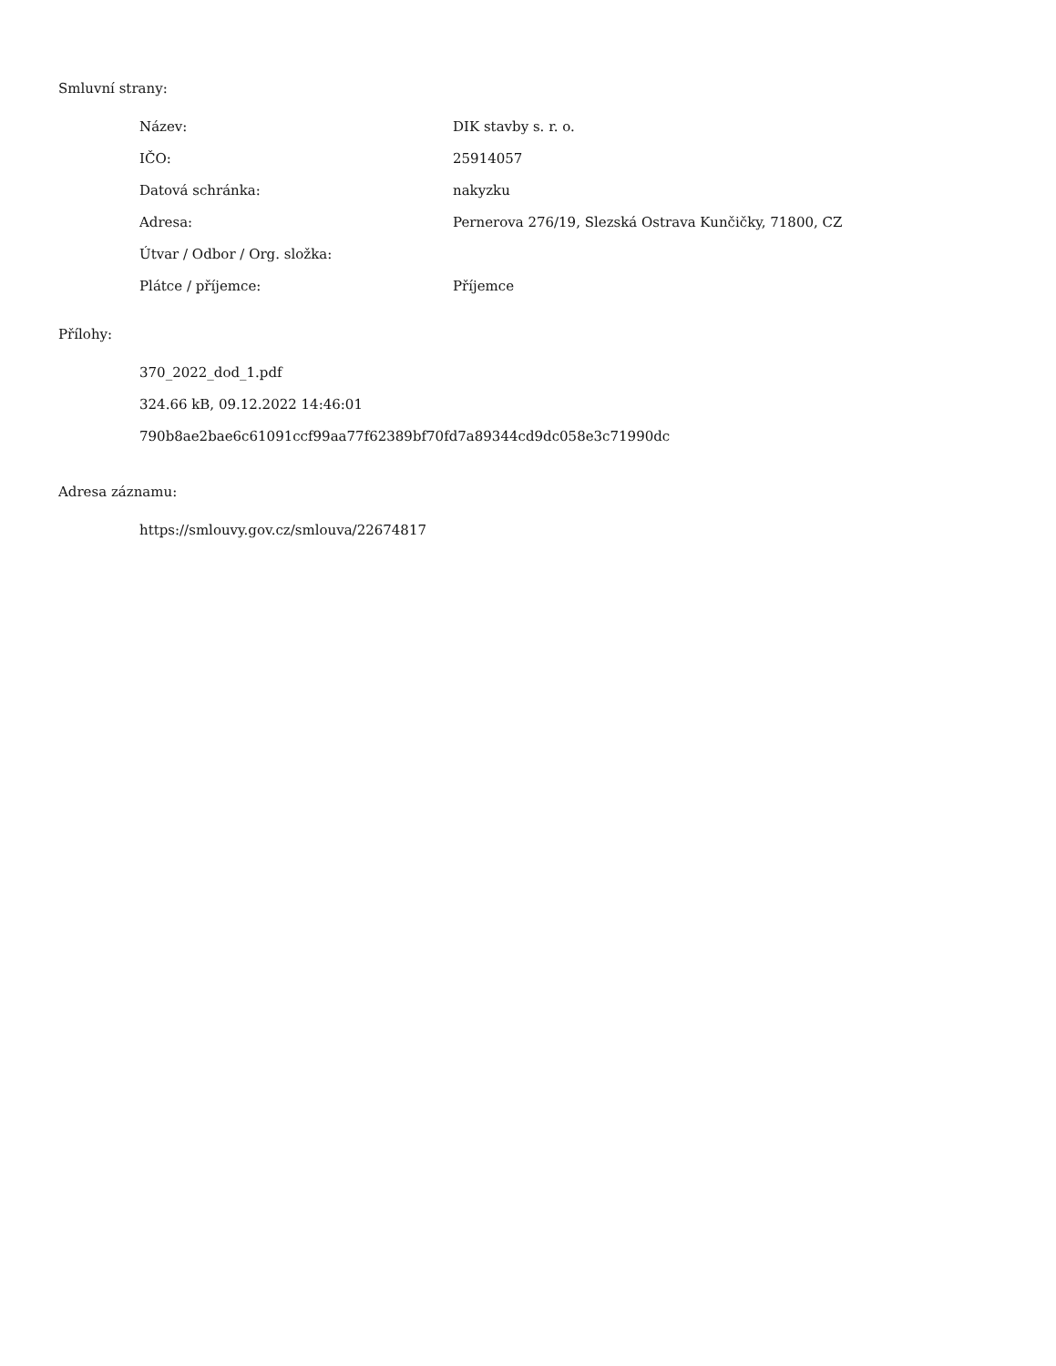Smluvní strany:
| Název: | DIK stavby s. r. o. |
| IČO: | 25914057 |
| Datová schránka: | nakyzku |
| Adresa: | Pernerova 276/19, Slezská Ostrava Kunčičky, 71800, CZ |
| Útvar / Odbor / Org. složka: | |
| Plátce / příjemce: | Příjemce |
Přílohy:
370_2022_dod_1.pdf
324.66 kB, 09.12.2022 14:46:01
790b8ae2bae6c61091ccf99aa77f62389bf70fd7a89344cd9dc058e3c71990dc
Adresa záznamu:
https://smlouvy.gov.cz/smlouva/22674817